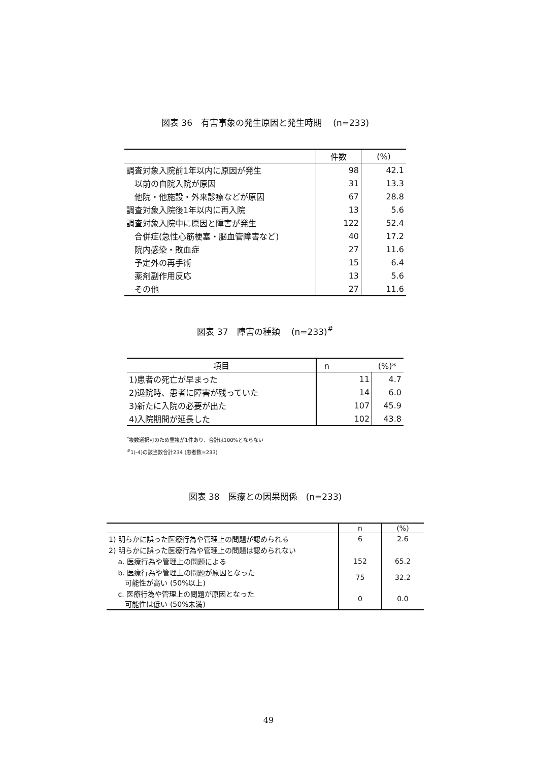図表 36　有害事象の発生原因と発生時期　 (n=233)
| | 件数 | (%) |
| --- | --- | --- |
| 調査対象入院前1年以内に原因が発生 | 98 | 42.1 |
| 以前の自院入院が原因 | 31 | 13.3 |
| 他院・他施設・外来診療などが原因 | 67 | 28.8 |
| 調査対象入院後1年以内に再入院 | 13 | 5.6 |
| 調査対象入院中に原因と障害が発生 | 122 | 52.4 |
| 合併症(急性心筋梗塞・脳血管障害など) | 40 | 17.2 |
| 院内感染・敗血症 | 27 | 11.6 |
| 予定外の再手術 | 15 | 6.4 |
| 薬剤副作用反応 | 13 | 5.6 |
| その他 | 27 | 11.6 |
図表 37　障害の種類　 (n=233)<sup>#</sup>
| 項目 | n (%)* | |
| --- | --- | --- |
| 1)患者の死亡が早まった | 11 | 4.7 |
| 2)退院時、患者に障害が残っていた | 14 | 6.0 |
| 3)新たに入院の必要が出た | 107 | 45.9 |
| 4)入院期間が延長した | 102 | 43.8 |
<sup>*</sup> 複数選択可のため重複が1件あり、合計は100%とならない
<sup>#</sup> 1)-4)の該当数合計234 (患者数=233)
図表 38　医療との因果関係　(n=233)
| | n | (%) |
| --- | --- | --- |
| 1) 明らかに誤った医療行為や管理上の問題が認められる | 6 | 2.6 |
| 2) 明らかに誤った医療行為や管理上の問題は認められない | | |
| a. 医療行為や管理上の問題による | 152 | 65.2 |
| b. 医療行為や管理上の問題が原因となった 可能性が高い (50%以上) | 75 | 32.2 |
| c. 医療行為や管理上の問題が原因となった 可能性は低い (50%未満) | 0 | 0.0 |
49